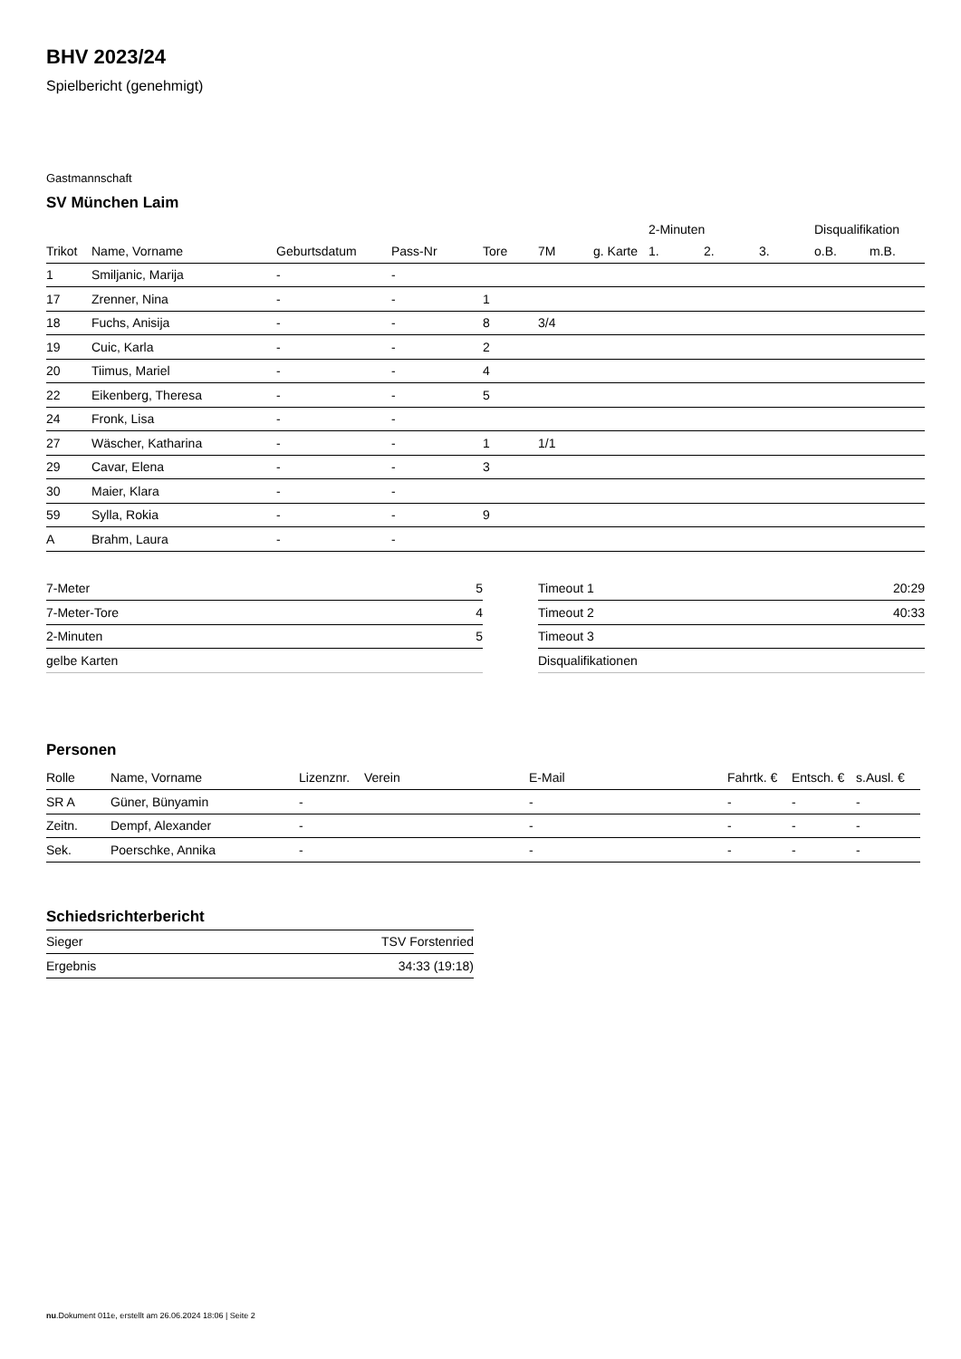BHV 2023/24
Spielbericht (genehmigt)
Gastmannschaft
SV München Laim
| | | | | | | | 2-Minuten | | | Disqualifikation | |
| --- | --- | --- | --- | --- | --- | --- | --- | --- | --- | --- | --- |
| Trikot | Name, Vorname | Geburtsdatum | Pass-Nr | Tore | 7M | g. Karte | 1. | 2. | 3. | o.B. | m.B. |
| 1 | Smiljanic, Marija | - | - | | | | | | | | |
| 17 | Zrenner, Nina | - | - | 1 | | | | | | | |
| 18 | Fuchs, Anisija | - | - | 8 | 3/4 | | | | | | |
| 19 | Cuic, Karla | - | - | 2 | | | | | | | |
| 20 | Tiimus, Mariel | - | - | 4 | | | | | | | |
| 22 | Eikenberg, Theresa | - | - | 5 | | | | | | | |
| 24 | Fronk, Lisa | - | - | | | | | | | | |
| 27 | Wäscher, Katharina | - | - | 1 | 1/1 | | | | | | |
| 29 | Cavar, Elena | - | - | 3 | | | | | | | |
| 30 | Maier, Klara | - | - | | | | | | | | |
| 59 | Sylla, Rokia | - | - | 9 | | | | | | | |
| A | Brahm, Laura | - | - | | | | | | | | |
| 7-Meter | 5 |
| 7-Meter-Tore | 4 |
| 2-Minuten | 5 |
| gelbe Karten | |
| Timeout 1 | 20:29 |
| Timeout 2 | 40:33 |
| Timeout 3 | |
| Disqualifikationen | |
Personen
| Rolle | Name, Vorname | Lizenznr. | Verein | E-Mail | Fahrtk. € | Entsch. € | s.Ausl. € |
| --- | --- | --- | --- | --- | --- | --- | --- |
| SR A | Güner, Bünyamin | - | | - | - | - | - |
| Zeitn. | Dempf, Alexander | - | | - | - | - | - |
| Sek. | Poerschke, Annika | - | | - | - | - | - |
Schiedsrichterbericht
| Sieger | TSV Forstenried |
| Ergebnis | 34:33 (19:18) |
nu.Dokument 011e, erstellt am 26.06.2024 18:06 | Seite 2